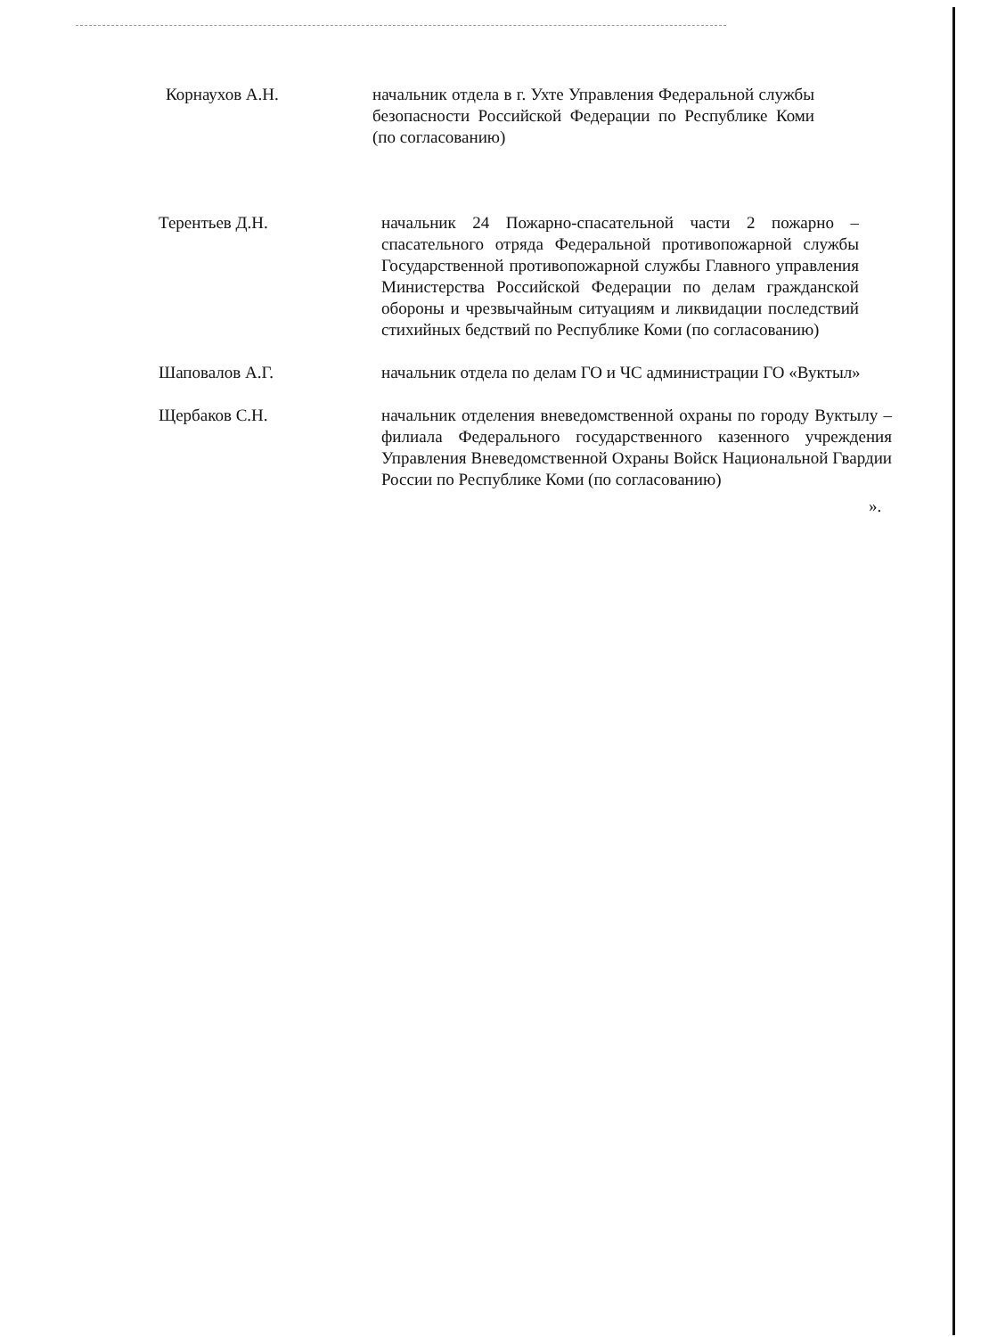Корнаухов А.Н. начальник отдела в г. Ухте Управления Федеральной службы безопасности Российской Федерации по Республике Коми (по согласованию)
Терентьев Д.Н. начальник 24 Пожарно-спасательной части 2 пожарно – спасательного отряда Федеральной противопожарной службы Государственной противопожарной службы Главного управления Министерства Российской Федерации по делам гражданской обороны и чрезвычайным ситуациям и ликвидации последствий стихийных бедствий по Республике Коми (по согласованию)
Шаповалов А.Г. начальник отдела по делам ГО и ЧС администрации ГО «Вуктыл»
Щербаков С.Н. начальник отделения вневедомственной охраны по городу Вуктылу – филиала Федерального государственного казенного учреждения Управления Вневедомственной Охраны Войск Национальной Гвардии России по Республике Коми (по согласованию)
».